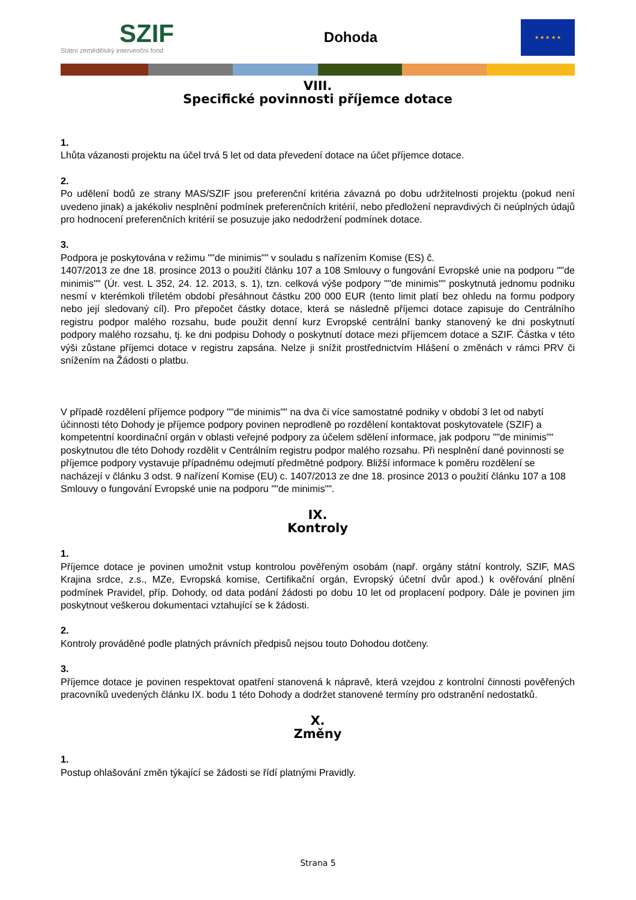SZIF
Státní zemědělský intervenční fond
Dohoda
★ ★ ★ ★ ★
VIII.
Specifické povinnosti příjemce dotace
1.
Lhůta vázanosti projektu na účel trvá 5 let od data převedení dotace na účet příjemce dotace.
2.
Po udělení bodů ze strany MAS/SZIF jsou preferenční kritéria závazná po dobu udržitelnosti projektu (pokud není uvedeno jinak) a jakékoliv nesplnění podmínek preferenčních kritérií, nebo předložení nepravdivých či neúplných údajů pro hodnocení preferenčních kritérií se posuzuje jako nedodržení podmínek dotace.
3.
Podpora je poskytována v režimu ""de minimis"" v souladu s nařízením Komise (ES) č.
1407/2013 ze dne 18. prosince 2013 o použití článku 107 a 108 Smlouvy o fungování Evropské unie na podporu ""de minimis"" (Úr. vest. L 352, 24. 12. 2013, s. 1), tzn. celková výše podpory ""de minimis"" poskytnutá jednomu podniku nesmí v kterémkoli tříletém období přesáhnout částku 200 000 EUR (tento limit platí bez ohledu na formu podpory nebo její sledovaný cíl). Pro přepočet částky dotace, která se následně příjemci dotace zapisuje do Centrálního registru podpor malého rozsahu, bude použit denní kurz Evropské centrální banky stanovený ke dni poskytnutí podpory malého rozsahu, tj. ke dni podpisu Dohody o poskytnutí dotace mezi příjemcem dotace a SZIF. Částka v této výši zůstane příjemci dotace v registru zapsána. Nelze ji snížit prostřednictvím Hlášení o změnách v rámci PRV či snížením na Žádosti o platbu.
V případě rozdělení příjemce podpory ""de minimis"" na dva či více samostatné podniky v období 3 let od nabytí účinnosti této Dohody je příjemce podpory povinen neprodleně po rozdělení kontaktovat poskytovatele (SZIF) a kompetentní koordinační orgán v oblasti veřejné podpory za účelem sdělení informace, jak podporu ""de minimis"" poskytnutou dle této Dohody rozdělit v Centrálním registru podpor malého rozsahu. Při nesplnění dané povinnosti se příjemce podpory vystavuje případnému odejmutí předmětné podpory. Bližší informace k poměru rozdělení se nacházejí v článku 3 odst. 9 nařízení Komise (EU) c. 1407/2013 ze dne 18. prosince 2013 o použití článku 107 a 108 Smlouvy o fungování Evropské unie na podporu ""de minimis"".
IX.
Kontroly
1.
Příjemce dotace je povinen umožnit vstup kontrolou pověřeným osobám (např. orgány státní kontroly, SZIF, MAS Krajina srdce, z.s., MZe, Evropská komise, Certifikační orgán, Evropský účetní dvůr apod.) k ověřování plnění podmínek Pravidel, příp. Dohody, od data podání žádosti po dobu 10 let od proplacení podpory. Dále je povinen jim poskytnout veškerou dokumentaci vztahující se k žádosti.
2.
Kontroly prováděné podle platných právních předpisů nejsou touto Dohodou dotčeny.
3.
Příjemce dotace je povinen respektovat opatření stanovená k nápravě, která vzejdou z kontrolní činnosti pověřených pracovníků uvedených článku IX. bodu 1 této Dohody a dodržet stanovené termíny pro odstranění nedostatků.
X.
Změny
1.
Postup ohlašování změn týkající se žádosti se řídí platnými Pravidly.
Strana 5